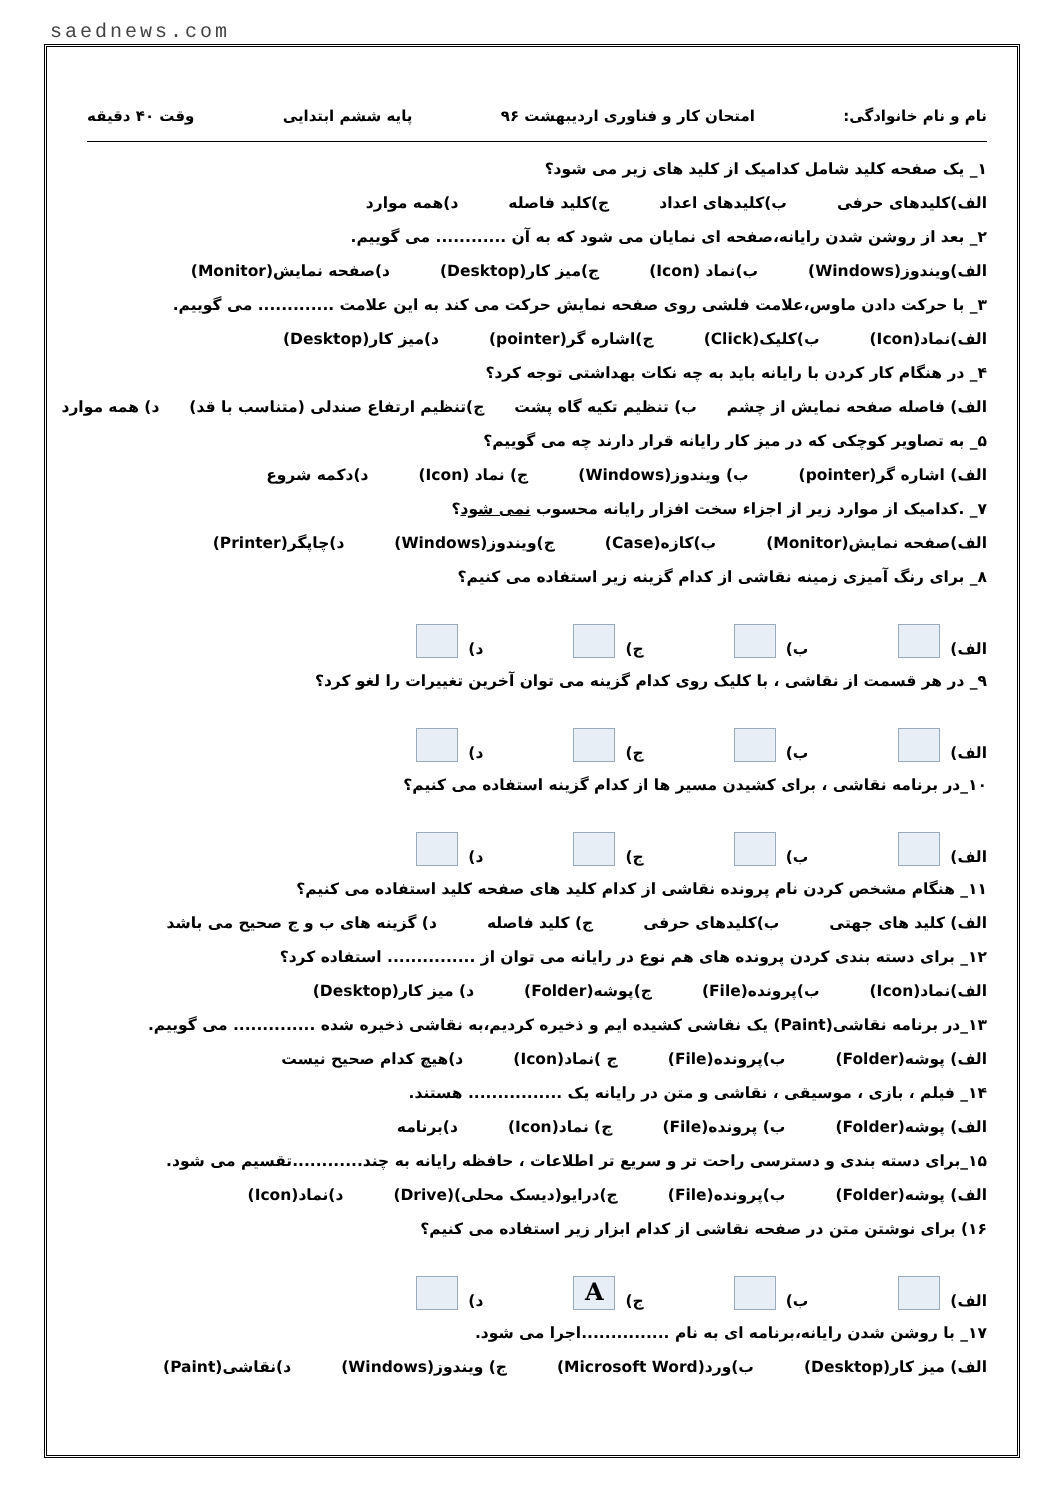saednews.com
نام و نام خانوادگی: امتحان کار و فناوری اردیبهشت ۹۶ پایه ششم ابتدایی وقت ۴۰ دقیقه
۱_ یک صفحه کلید شامل کدامیک از کلید های زیر می شود؟
الف)کلیدهای حرفی ب)کلیدهای اعداد ج)کلید فاصله د)همه موارد
۲_ بعد از روشن شدن رایانه،صفحه ای نمایان می شود که به آن ............ می گوییم.
الف)ویندوز(Windows) ب)نماد (Icon) ج)میز کار(Desktop) د)صفحه نمایش(Monitor)
۳_ با حرکت دادن ماوس،علامت فلشی روی صفحه نمایش حرکت می کند به این علامت ............. می گوییم.
الف)نماد(Icon) ب)کلیک(Click) ج)اشاره گر(pointer) د)میز کار(Desktop)
۴_ در هنگام کار کردن با رایانه باید به چه نکات بهداشتی توجه کرد؟
الف) فاصله صفحه نمایش از چشم ب) تنظیم تکیه گاه پشت ج)تنظیم ارتفاع صندلی (متناسب با قد) د) همه موارد
۵_ به تصاویر کوچکی که در میز کار رایانه قرار دارند چه می گوییم؟
الف) اشاره گر(pointer) ب) ویندوز(Windows) ج) نماد (Icon) د)دکمه شروع
۷_ .کدامیک از موارد زیر از اجزاء سخت افزار رایانه محسوب نمی شود؟
الف)صفحه نمایش(Monitor) ب)کازه(Case) ج)ویندوز(Windows) د)چاپگر(Printer)
۸_ برای رنگ آمیزی زمینه نقاشی از کدام گزینه زیر استفاده می کنیم؟
الف) ب) ج) د)
۹_ در هر قسمت از نقاشی ، با کلیک روی کدام گزینه می توان آخرین تغییرات را لغو کرد؟
الف) ب) ج) د)
۱۰_در برنامه نقاشی ، برای کشیدن مسیر ها از کدام گزینه استفاده می کنیم؟
الف) ب) ج) د)
۱۱_ هنگام مشخص کردن نام پرونده نقاشی از کدام کلید های صفحه کلید استفاده می کنیم؟
الف) کلید های جهتی ب)کلیدهای حرفی ج) کلید فاصله د) گزینه های ب و ج صحیح می باشد
۱۲_ برای دسته بندی کردن پرونده های هم نوع در رایانه می توان از ............... استفاده کرد؟
الف)نماد(Icon) ب)پرونده(File) ج)پوشه(Folder) د) میز کار(Desktop)
۱۳_در برنامه نقاشی(Paint) یک نقاشی کشیده ایم و ذخیره کردیم،به نقاشی ذخیره شده .............. می گوییم.
الف) پوشه(Folder) ب)پرونده(File) ج )نماد(Icon) د)هیچ کدام صحیح نیست
۱۴_ فیلم ، بازی ، موسیقی ، نقاشی و متن در رایانه یک ................ هستند.
الف) پوشه(Folder) ب) پرونده(File) ج) نماد(Icon) د)برنامه
۱۵_برای دسته بندی و دسترسی راحت تر و سریع تر اطلاعات ، حافظه رایانه به چند............تقسیم می شود.
الف) پوشه(Folder) ب)پرونده(File) ج)درایو(دیسک محلی)(Drive) د)نماد(Icon)
۱۶) برای نوشتن متن در صفحه نقاشی از کدام ابزار زیر استفاده می کنیم؟
الف) ب) ج) A د)
۱۷_ با روشن شدن رایانه،برنامه ای به نام ...............اجرا می شود.
الف) میز کار(Desktop) ب)ورد(Microsoft Word) ج) ویندوز(Windows) د)نقاشی(Paint)